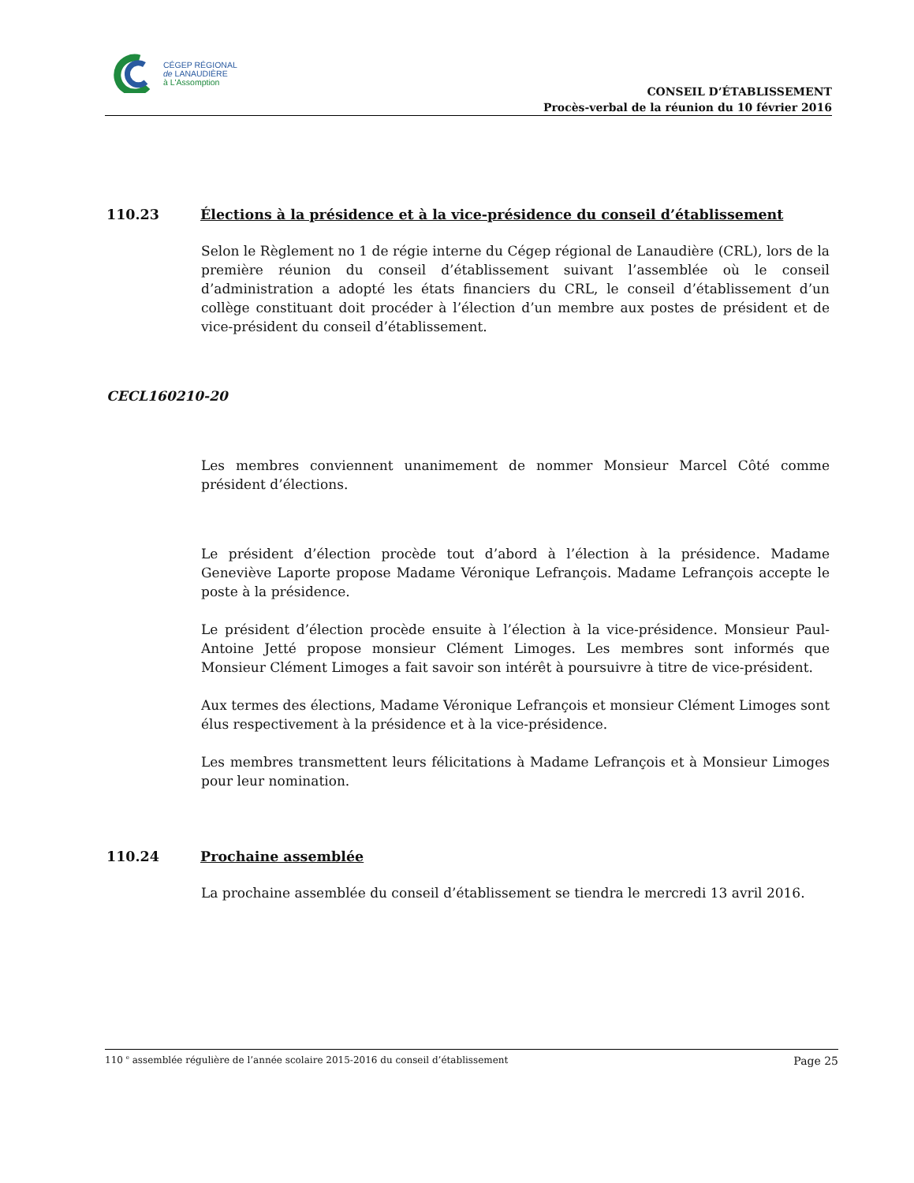CÉGEP RÉGIONAL
de LANAUDIÈRE
à L'Assomption
CONSEIL D’ÉTABLISSEMENT
Procès-verbal de la réunion du 10 février 2016
110.23 Élections à la présidence et à la vice-présidence du conseil d’établissement
Selon le Règlement no 1 de régie interne du Cégep régional de Lanaudière (CRL), lors de la première réunion du conseil d’établissement suivant l’assemblée où le conseil d’administration a adopté les états financiers du CRL, le conseil d’établissement d’un collège constituant doit procéder à l’élection d’un membre aux postes de président et de vice-président du conseil d’établissement.
CECL160210-20
Les membres conviennent unanimement de nommer Monsieur Marcel Côté comme président d’élections.
Le président d’élection procède tout d’abord à l’élection à la présidence. Madame Geneviève Laporte propose Madame Véronique Lefrançois. Madame Lefrançois accepte le poste à la présidence.
Le président d’élection procède ensuite à l’élection à la vice-présidence. Monsieur Paul-Antoine Jetté propose monsieur Clément Limoges. Les membres sont informés que Monsieur Clément Limoges a fait savoir son intérêt à poursuivre à titre de vice-président.
Aux termes des élections, Madame Véronique Lefrançois et monsieur Clément Limoges sont élus respectivement à la présidence et à la vice-présidence.
Les membres transmettent leurs félicitations à Madame Lefrançois et à Monsieur Limoges pour leur nomination.
110.24 Prochaine assemblée
La prochaine assemblée du conseil d’établissement se tiendra le mercredi 13 avril 2016.
110 <sup>e</sup> assemblée régulière de l’année scolaire 2015-2016 du conseil d’établissement Page 25